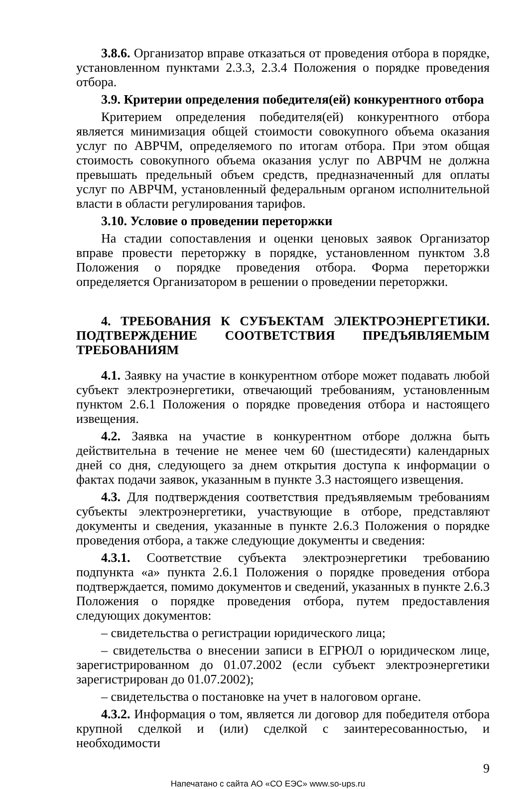3.8.6. Организатор вправе отказаться от проведения отбора в порядке, установленном пунктами 2.3.3, 2.3.4 Положения о порядке проведения отбора.
3.9. Критерии определения победителя(ей) конкурентного отбора
Критерием определения победителя(ей) конкурентного отбора является минимизация общей стоимости совокупного объема оказания услуг по АВРЧМ, определяемого по итогам отбора. При этом общая стоимость совокупного объема оказания услуг по АВРЧМ не должна превышать предельный объем средств, предназначенный для оплаты услуг по АВРЧМ, установленный федеральным органом исполнительной власти в области регулирования тарифов.
3.10. Условие о проведении переторжки
На стадии сопоставления и оценки ценовых заявок Организатор вправе провести переторжку в порядке, установленном пунктом 3.8 Положения о порядке проведения отбора. Форма переторжки определяется Организатором в решении о проведении переторжки.
4. ТРЕБОВАНИЯ К СУБЪЕКТАМ ЭЛЕКТРОЭНЕРГЕТИКИ. ПОДТВЕРЖДЕНИЕ СООТВЕТСТВИЯ ПРЕДЪЯВЛЯЕМЫМ ТРЕБОВАНИЯМ
4.1. Заявку на участие в конкурентном отборе может подавать любой субъект электроэнергетики, отвечающий требованиям, установленным пунктом 2.6.1 Положения о порядке проведения отбора и настоящего извещения.
4.2. Заявка на участие в конкурентном отборе должна быть действительна в течение не менее чем 60 (шестидесяти) календарных дней со дня, следующего за днем открытия доступа к информации о фактах подачи заявок, указанным в пункте 3.3 настоящего извещения.
4.3. Для подтверждения соответствия предъявляемым требованиям субъекты электроэнергетики, участвующие в отборе, представляют документы и сведения, указанные в пункте 2.6.3 Положения о порядке проведения отбора, а также следующие документы и сведения:
4.3.1. Соответствие субъекта электроэнергетики требованию подпункта «а» пункта 2.6.1 Положения о порядке проведения отбора подтверждается, помимо документов и сведений, указанных в пункте 2.6.3 Положения о порядке проведения отбора, путем предоставления следующих документов:
– свидетельства о регистрации юридического лица;
– свидетельства о внесении записи в ЕГРЮЛ о юридическом лице, зарегистрированном до 01.07.2002 (если субъект электроэнергетики зарегистрирован до 01.07.2002);
– свидетельства о постановке на учет в налоговом органе.
4.3.2. Информация о том, является ли договор для победителя отбора крупной сделкой и (или) сделкой с заинтересованностью, и необходимости
9
Напечатано с сайта АО «СО ЕЭС» www.so-ups.ru